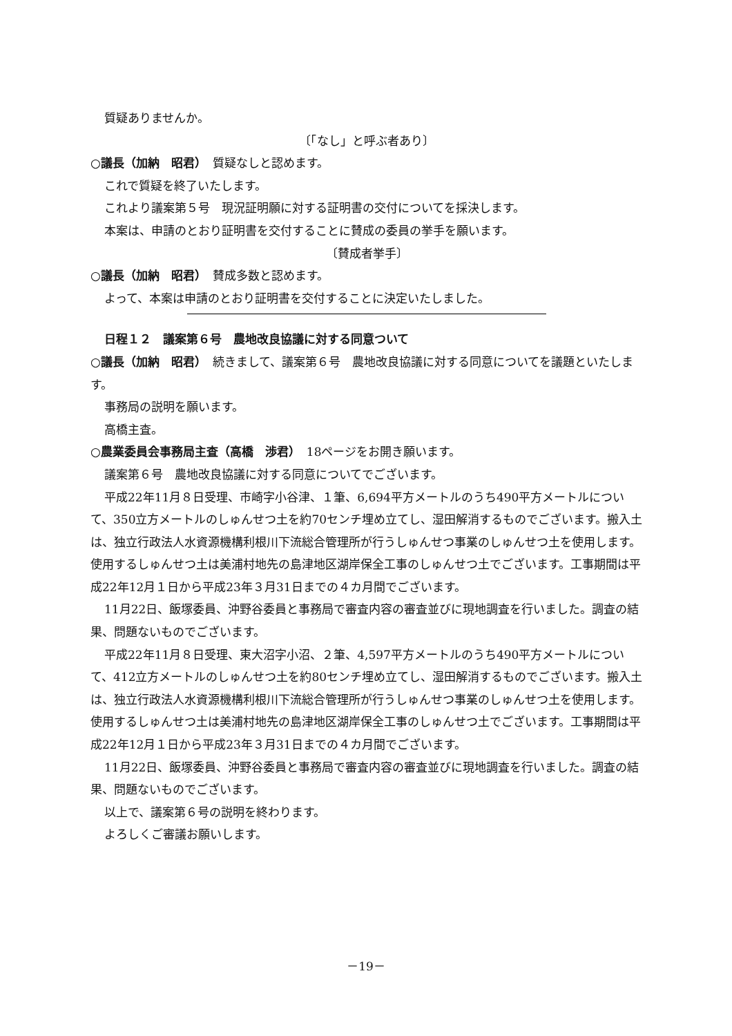質疑ありませんか。
〔「なし」と呼ぶ者あり〕
○議長（加納　昭君）　質疑なしと認めます。
これで質疑を終了いたします。
これより議案第５号　現況証明願に対する証明書の交付についてを採決します。
本案は、申請のとおり証明書を交付することに賛成の委員の挙手を願います。
〔賛成者挙手〕
○議長（加納　昭君）　賛成多数と認めます。
よって、本案は申請のとおり証明書を交付することに決定いたしました。
日程１２　議案第６号　農地改良協議に対する同意ついて
○議長（加納　昭君）　続きまして、議案第６号　農地改良協議に対する同意についてを議題といたします。
事務局の説明を願います。
高橋主査。
○農業委員会事務局主査（高橋　渉君）　18ページをお開き願います。
議案第６号　農地改良協議に対する同意についてでございます。
平成22年11月８日受理、市崎字小谷津、１筆、6,694平方メートルのうち490平方メートルについて、350立方メートルのしゅんせつ土を約70センチ埋め立てし、湿田解消するものでございます。搬入土は、独立行政法人水資源機構利根川下流総合管理所が行うしゅんせつ事業のしゅんせつ土を使用します。使用するしゅんせつ土は美浦村地先の島津地区湖岸保全工事のしゅんせつ土でございます。工事期間は平成22年12月１日から平成23年３月31日までの４カ月間でございます。
11月22日、飯塚委員、沖野谷委員と事務局で審査内容の審査並びに現地調査を行いました。調査の結果、問題ないものでございます。
平成22年11月８日受理、東大沼字小沼、２筆、4,597平方メートルのうち490平方メートルについて、412立方メートルのしゅんせつ土を約80センチ埋め立てし、湿田解消するものでございます。搬入土は、独立行政法人水資源機構利根川下流総合管理所が行うしゅんせつ事業のしゅんせつ土を使用します。使用するしゅんせつ土は美浦村地先の島津地区湖岸保全工事のしゅんせつ土でございます。工事期間は平成22年12月１日から平成23年３月31日までの４カ月間でございます。
11月22日、飯塚委員、沖野谷委員と事務局で審査内容の審査並びに現地調査を行いました。調査の結果、問題ないものでございます。
以上で、議案第６号の説明を終わります。
よろしくご審議お願いします。
－19－